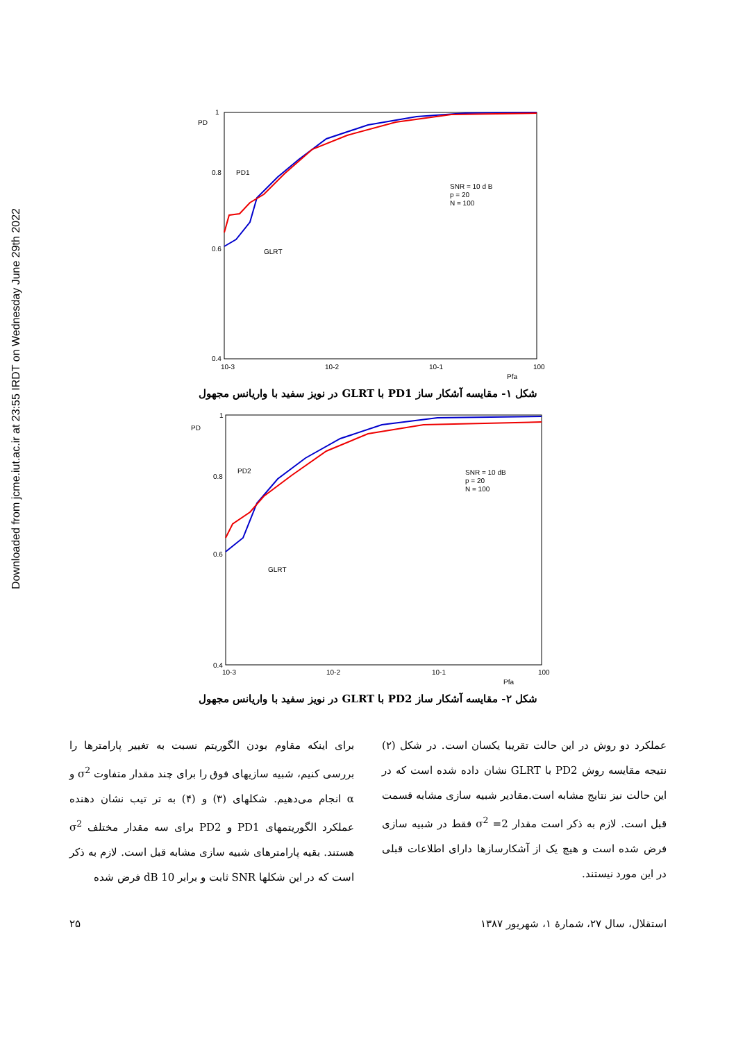Downloaded from jcme.iut.ac.ir at 23:55 IRDT on Wednesday June 29th 2022
PD
1
0.8
0.6
0.4
10-3
10-2
10-1
100
Pfa
PD1
GLRT
SNR = 10 d B
p = 20
N = 100
شکل ۱- مقایسه آشکار ساز PD1 با GLRT در نویز سفید با واریانس مجهول
PD
1
0.8
0.6
0.4
10-3
10-2
10-1
100
Pfa
PD2
GLRT
SNR = 10 dB
p = 20
N = 100
شکل ۲- مقایسه آشکار ساز PD2 با GLRT در نویز سفید با واریانس مجهول
عملکرد دو روش در این حالت تقریبا یکسان است. در شکل (۲) نتیجه مقایسه روش PD2 با GLRT نشان داده شده است که در این حالت نیز نتایج مشابه است.مقادیر شبیه سازی مشابه قسمت قبل است. لازم به ذکر است مقدار σ<sup>2</sup> =2 فقط در شبیه سازی فرض شده است و هیچ یک از آشکارسازها دارای اطلاعات قبلی در این مورد نیستند.
برای اینکه مقاوم بودن الگوریتم نسبت به تغییر پارامترها را بررسی کنیم، شبیه سازیهای فوق را برای چند مقدار متفاوت σ<sup>2</sup> و α انجام می‌دهیم. شکلهای (۳) و (۴) به تر تیب نشان دهنده عملکرد الگوریتمهای PD1 و PD2 برای سه مقدار مختلف σ<sup>2</sup> هستند. بقیه پارامترهای شبیه سازی مشابه قبل است. لازم به ذکر است که در این شکلها SNR ثابت و برابر dB 10 فرض شده
استقلال، سال ۲۷، شمارهٔ ۱، شهریور ۱۳۸۷ ۲۵